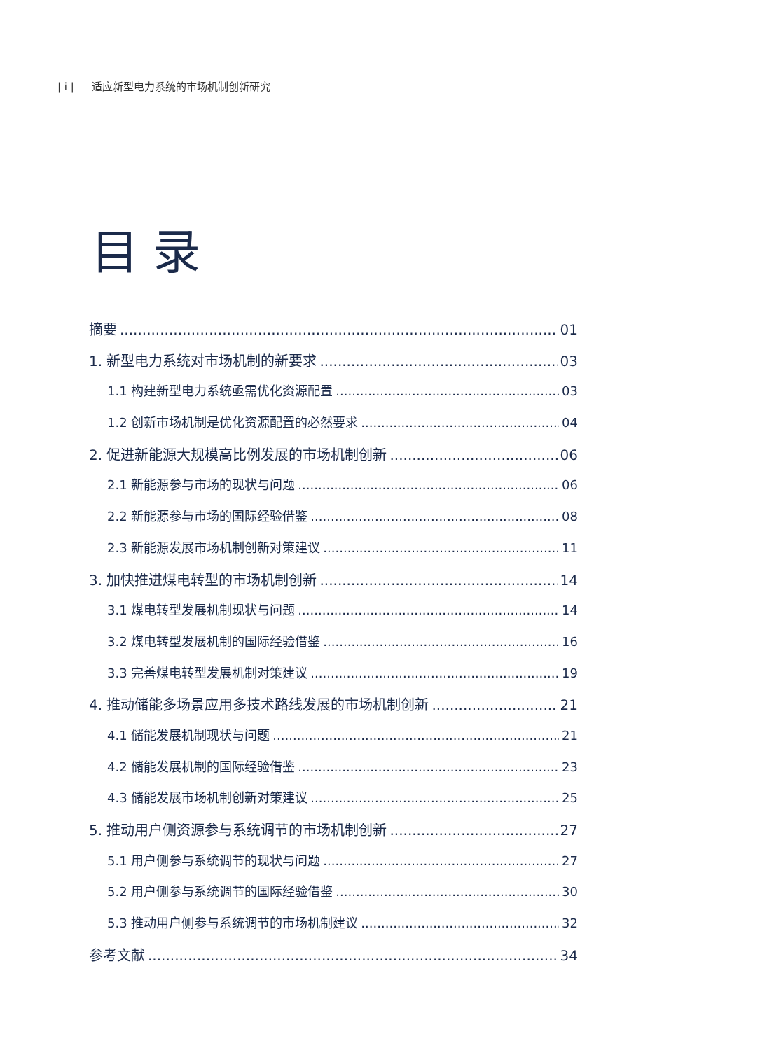| i | 适应新型电力系统的市场机制创新研究
目录
摘要 01
1. 新型电力系统对市场机制的新要求 03
1.1 构建新型电力系统亟需优化资源配置 03
1.2 创新市场机制是优化资源配置的必然要求 04
2. 促进新能源大规模高比例发展的市场机制创新 06
2.1 新能源参与市场的现状与问题 06
2.2 新能源参与市场的国际经验借鉴 08
2.3 新能源发展市场机制创新对策建议 11
3. 加快推进煤电转型的市场机制创新 14
3.1 煤电转型发展机制现状与问题 14
3.2 煤电转型发展机制的国际经验借鉴 16
3.3 完善煤电转型发展机制对策建议 19
4. 推动储能多场景应用多技术路线发展的市场机制创新 21
4.1 储能发展机制现状与问题 21
4.2 储能发展机制的国际经验借鉴 23
4.3 储能发展市场机制创新对策建议 25
5. 推动用户侧资源参与系统调节的市场机制创新 27
5.1 用户侧参与系统调节的现状与问题 27
5.2 用户侧参与系统调节的国际经验借鉴 30
5.3 推动用户侧参与系统调节的市场机制建议 32
参考文献 34